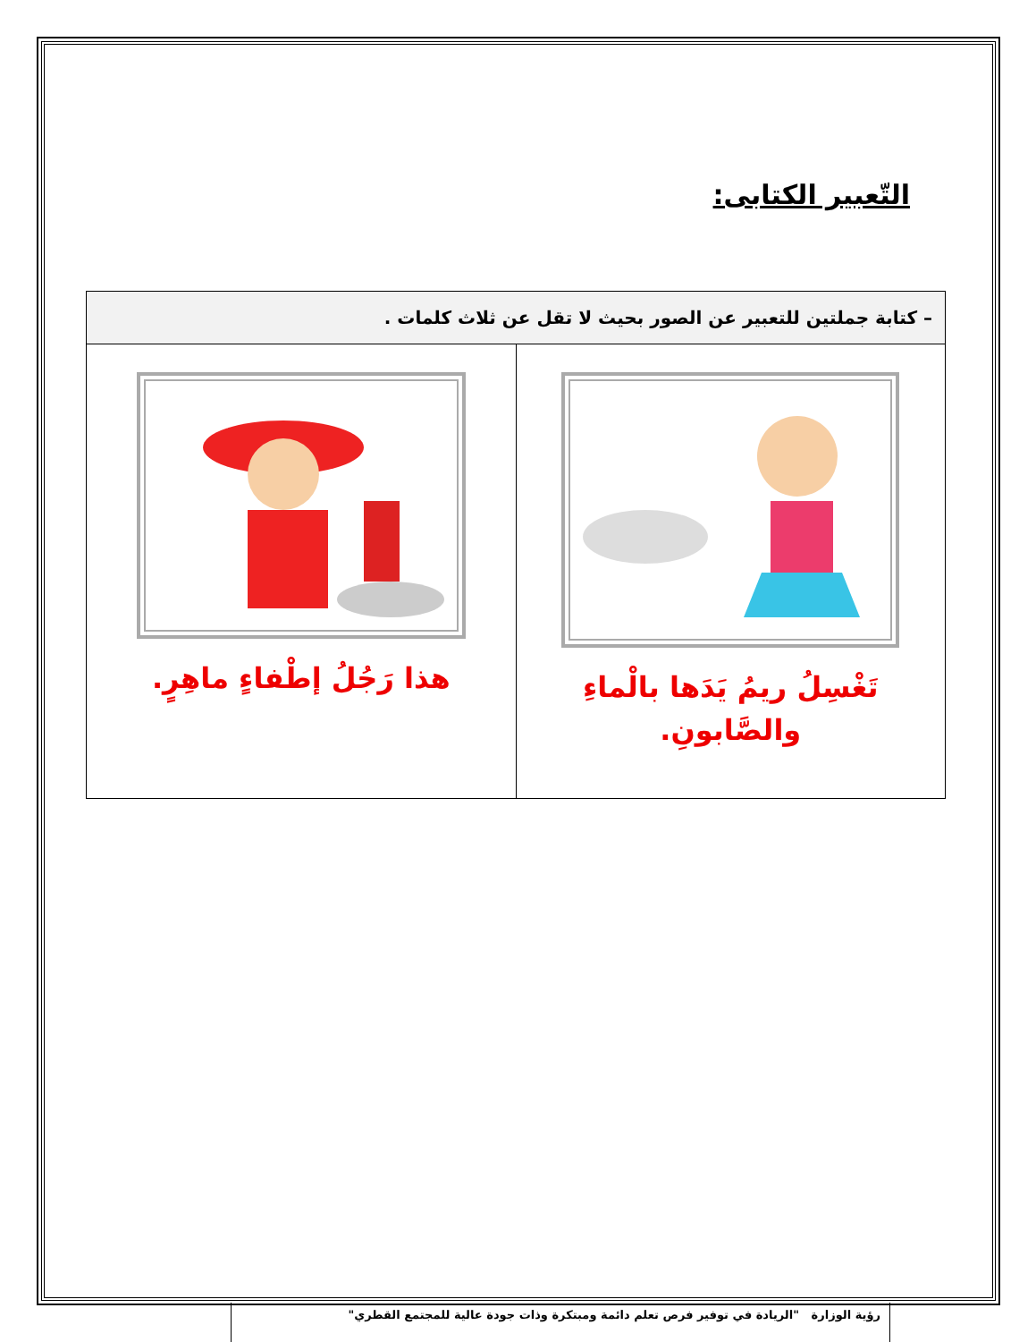التّعبير الكتابى:
| – كتابة جملتين للتعبير عن الصور بحيث لا تقل عن ثلاث كلمات . | |
| --- | --- |
| تَغْسِلُ ريمُ يَدَها بالْماءِ والصَّابونِ. | هذا رَجُلُ إطْفاءٍ ماهِرٍ. |
رؤية الوزارة "الريادة في توفير فرص تعلم دائمة ومبتكرة وذات جودة عالية للمجتمع القطري"